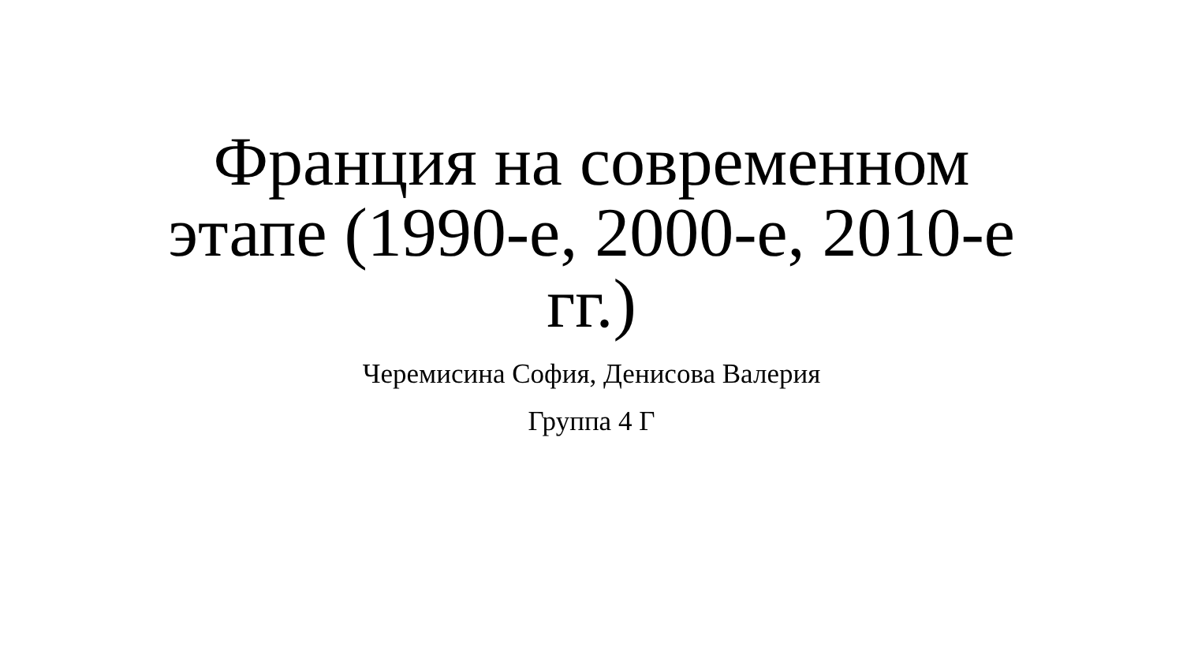Франция на современном этапе (1990-е, 2000-е, 2010-е гг.)
Черемисина София, Денисова Валерия
Группа 4 Г